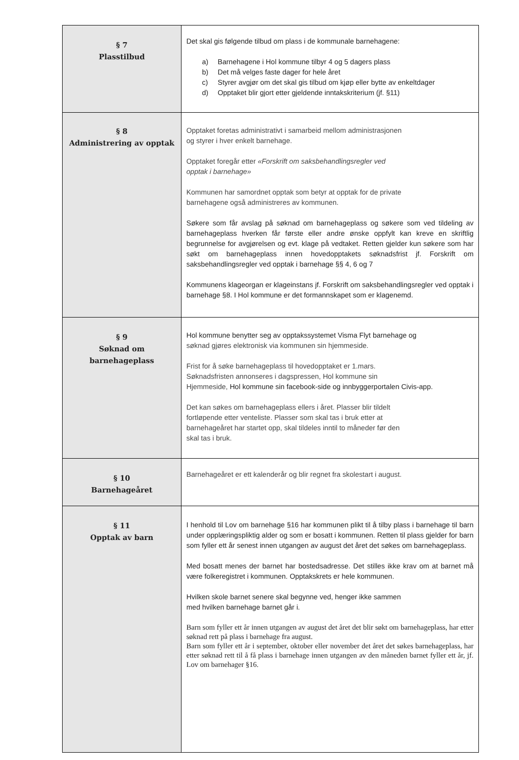| § 7 Plasstilbud | Det skal gis følgende tilbud om plass i de kommunale barnehagene: a) Barnehagene i Hol kommune tilbyr 4 og 5 dagers plass b) Det må velges faste dager for hele året c) Styrer avgjør om det skal gis tilbud om kjøp eller bytte av enkeltdager d) Opptaket blir gjort etter gjeldende inntakskriterium (jf. §11) |
| § 8 Administrering av opptak | Opptaket foretas administrativt i samarbeid mellom administrasjonen og styrer i hver enkelt barnehage. Opptaket foregår etter «Forskrift om saksbehandlingsregler ved opptak i barnehage» Kommunen har samordnet opptak som betyr at opptak for de private barnehagene også administreres av kommunen. Søkere som får avslag på søknad om barnehageplass og søkere som ved tildeling av barnehageplass hverken får første eller andre ønske oppfylt kan kreve en skriftlig begrunnelse for avgjørelsen og evt. klage på vedtaket. Retten gjelder kun søkere som har søkt om barnehageplass innen hovedopptakets søknadsfrist jf. Forskrift om saksbehandlingsregler ved opptak i barnehage §§ 4, 6 og 7 Kommunens klageorgan er klageinstans jf. Forskrift om saksbehandlingsregler ved opptak i barnehage §8. I Hol kommune er det formannskapet som er klagenemd. |
| § 9 Søknad om barnehageplass | Hol kommune benytter seg av opptakssystemet Visma Flyt barnehage og søknad gjøres elektronisk via kommunen sin hjemmeside. Frist for å søke barnehageplass til hovedopptaket er 1.mars. Søknadsfristen annonseres i dagspressen, Hol kommune sin Hjemmeside, Hol kommune sin facebook-side og innbyggerportalen Civis-app. Det kan søkes om barnehageplass ellers i året. Plasser blir tildelt fortløpende etter venteliste. Plasser som skal tas i bruk etter at barnehageåret har startet opp, skal tildeles inntil to måneder før den skal tas i bruk. |
| § 10 Barnehageåret | Barnehageåret er ett kalenderår og blir regnet fra skolestart i august. |
| § 11 Opptak av barn | I henhold til Lov om barnehage §16 har kommunen plikt til å tilby plass i barnehage til barn under opplæringspliktig alder og som er bosatt i kommunen. Retten til plass gjelder for barn som fyller ett år senest innen utgangen av august det året det søkes om barnehageplass. Med bosatt menes der barnet har bostedsadresse. Det stilles ikke krav om at barnet må være folkeregistret i kommunen. Opptakskrets er hele kommunen. Hvilken skole barnet senere skal begynne ved, henger ikke sammen med hvilken barnehage barnet går i. Barn som fyller ett år innen utgangen av august det året det blir søkt om barnehageplass, har etter søknad rett på plass i barnehage fra august. Barn som fyller ett år i september, oktober eller november det året det søkes barnehageplass, har etter søknad rett til å få plass i barnehage innen utgangen av den måneden barnet fyller ett år, jf. Lov om barnehager §16. |